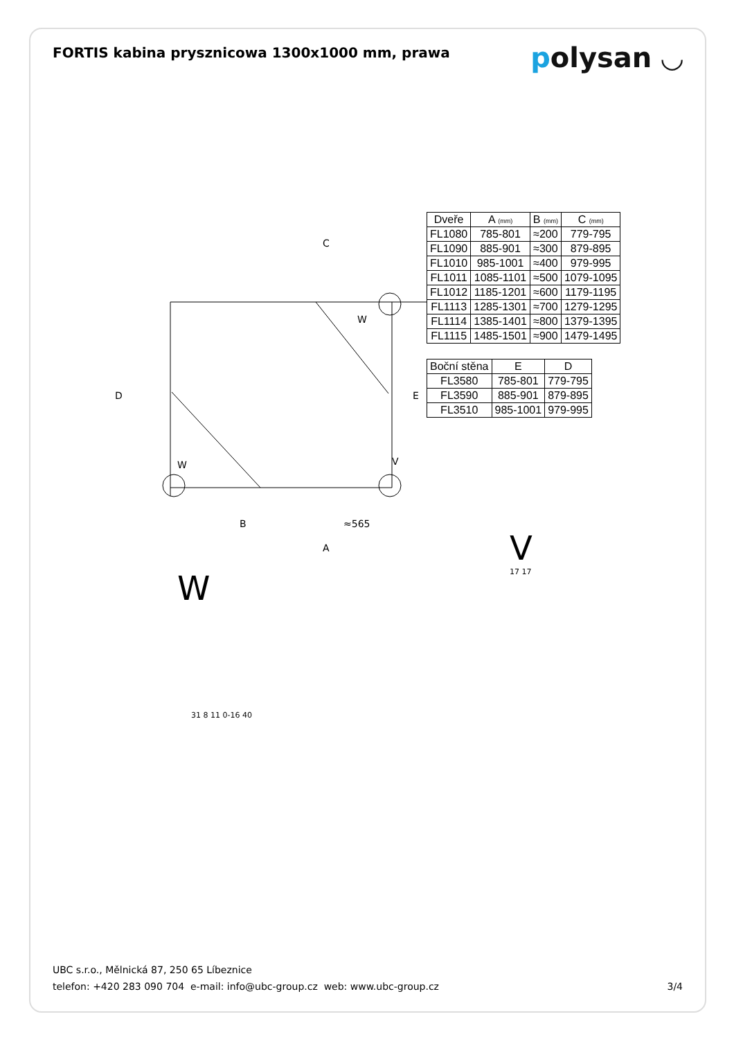FORTIS kabina prysznicowa 1300x1000 mm, prawa
polysan ◡
C
D
E
B
≈565
A
W
W
V
W
| Dveře | A (mm) | B (mm) | C (mm) |
| --- | --- | --- | --- |
| FL1080 | 785-801 | ≈200 | 779-795 |
| FL1090 | 885-901 | ≈300 | 879-895 |
| FL1010 | 985-1001 | ≈400 | 979-995 |
| FL1011 | 1085-1101 | ≈500 | 1079-1095 |
| FL1012 | 1185-1201 | ≈600 | 1179-1195 |
| FL1113 | 1285-1301 | ≈700 | 1279-1295 |
| FL1114 | 1385-1401 | ≈800 | 1379-1395 |
| FL1115 | 1485-1501 | ≈900 | 1479-1495 |
| Boční stěna | E | D |
| --- | --- | --- |
| FL3580 | 785-801 | 779-795 |
| FL3590 | 885-901 | 879-895 |
| FL3510 | 985-1001 | 979-995 |
V
17 17
31 8 11 0-16 40
UBC s.r.o., Mělnická 87, 250 65 Líbeznice
telefon: +420 283 090 704 e-mail: info@ubc-group.cz web: www.ubc-group.cz
3/4